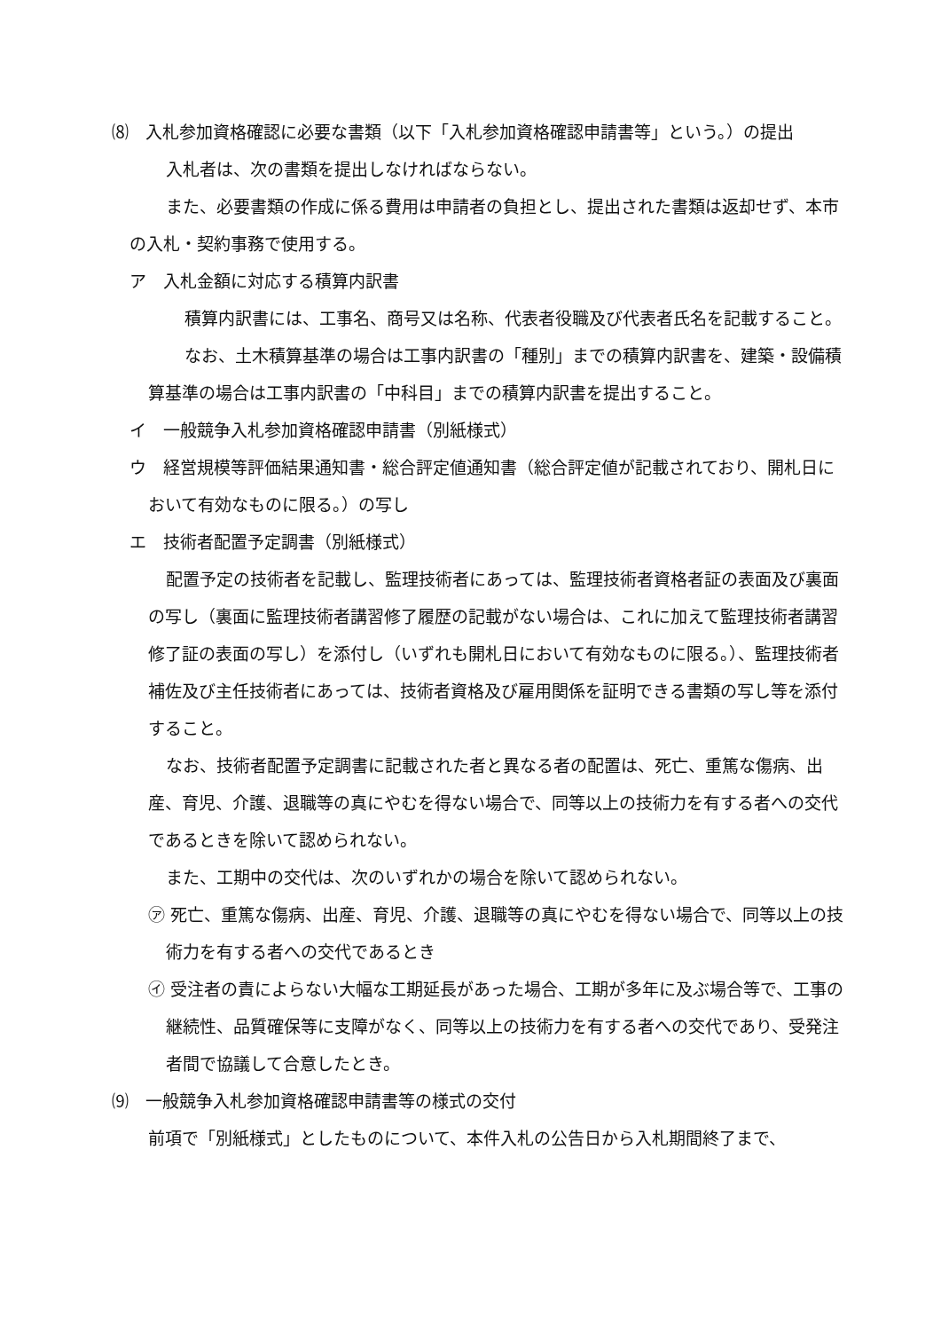⑻　入札参加資格確認に必要な書類（以下「入札参加資格確認申請書等」という。）の提出
入札者は、次の書類を提出しなければならない。
また、必要書類の作成に係る費用は申請者の負担とし、提出された書類は返却せず、本市の入札・契約事務で使用する。
ア　入札金額に対応する積算内訳書
積算内訳書には、工事名、商号又は名称、代表者役職及び代表者氏名を記載すること。
なお、土木積算基準の場合は工事内訳書の「種別」までの積算内訳書を、建築・設備積算基準の場合は工事内訳書の「中科目」までの積算内訳書を提出すること。
イ　一般競争入札参加資格確認申請書（別紙様式）
ウ　経営規模等評価結果通知書・総合評定値通知書（総合評定値が記載されており、開札日において有効なものに限る。）の写し
エ　技術者配置予定調書（別紙様式）
配置予定の技術者を記載し、監理技術者にあっては、監理技術者資格者証の表面及び裏面の写し（裏面に監理技術者講習修了履歴の記載がない場合は、これに加えて監理技術者講習修了証の表面の写し）を添付し（いずれも開札日において有効なものに限る。）、監理技術者補佐及び主任技術者にあっては、技術者資格及び雇用関係を証明できる書類の写し等を添付すること。
なお、技術者配置予定調書に記載された者と異なる者の配置は、死亡、重篤な傷病、出産、育児、介護、退職等の真にやむを得ない場合で、同等以上の技術力を有する者への交代であるときを除いて認められない。
また、工期中の交代は、次のいずれかの場合を除いて認められない。
㋐ 死亡、重篤な傷病、出産、育児、介護、退職等の真にやむを得ない場合で、同等以上の技術力を有する者への交代であるとき
㋑ 受注者の責によらない大幅な工期延長があった場合、工期が多年に及ぶ場合等で、工事の継続性、品質確保等に支障がなく、同等以上の技術力を有する者への交代であり、受発注者間で協議して合意したとき。
⑼　一般競争入札参加資格確認申請書等の様式の交付
前項で「別紙様式」としたものについて、本件入札の公告日から入札期間終了まで、